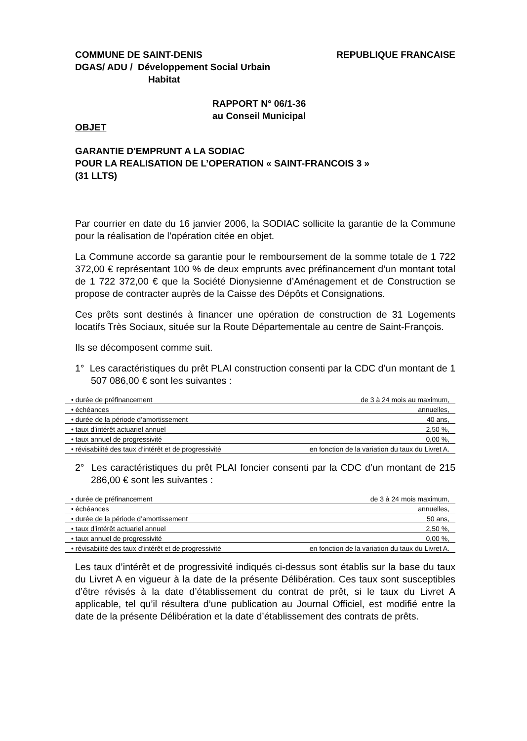COMMUNE DE SAINT-DENIS
DGAS/ ADU / Développement Social Urbain
Habitat
REPUBLIQUE FRANCAISE
RAPPORT N° 06/1-36
au Conseil Municipal
OBJET
GARANTIE D'EMPRUNT A LA SODIAC
POUR LA REALISATION DE L’OPERATION « SAINT-FRANCOIS 3 »
(31 LLTS)
Par courrier en date du 16 janvier 2006, la SODIAC sollicite la garantie de la Commune pour la réalisation de l’opération citée en objet.
La Commune accorde sa garantie pour le remboursement de la somme totale de 1 722 372,00 € représentant 100 % de deux emprunts avec préfinancement d’un montant total de 1 722 372,00 € que la Société Dionysienne d’Aménagement et de Construction se propose de contracter auprès de la Caisse des Dépôts et Consignations.
Ces prêts sont destinés à financer une opération de construction de 31 Logements locatifs Très Sociaux, située sur la Route Départementale au centre de Saint-François.
Ils se décomposent comme suit.
1° Les caractéristiques du prêt PLAI construction consenti par la CDC d’un montant de 1 507 086,00 € sont les suivantes :
| • durée de préfinancement | de 3 à 24 mois au maximum, |
| • échéances | annuelles, |
| • durée de la période d’amortissement | 40 ans, |
| • taux d’intérêt actuariel annuel | 2,50 %, |
| • taux annuel de progressivité | 0,00 %, |
| • révisabilité des taux d’intérêt et de progressivité | en fonction de la variation du taux du Livret A. |
2° Les caractéristiques du prêt PLAI foncier consenti par la CDC d’un montant de 215 286,00 € sont les suivantes :
| • durée de préfinancement | de 3 à 24 mois maximum, |
| • échéances | annuelles, |
| • durée de la période d’amortissement | 50 ans, |
| • taux d’intérêt actuariel annuel | 2,50 %, |
| • taux annuel de progressivité | 0,00 %, |
| • révisabilité des taux d’intérêt et de progressivité | en fonction de la variation du taux du Livret A. |
Les taux d’intérêt et de progressivité indiqués ci-dessus sont établis sur la base du taux du Livret A en vigueur à la date de la présente Délibération. Ces taux sont susceptibles d’être révisés à la date d’établissement du contrat de prêt, si le taux du Livret A applicable, tel qu’il résultera d’une publication au Journal Officiel, est modifié entre la date de la présente Délibération et la date d’établissement des contrats de prêts.